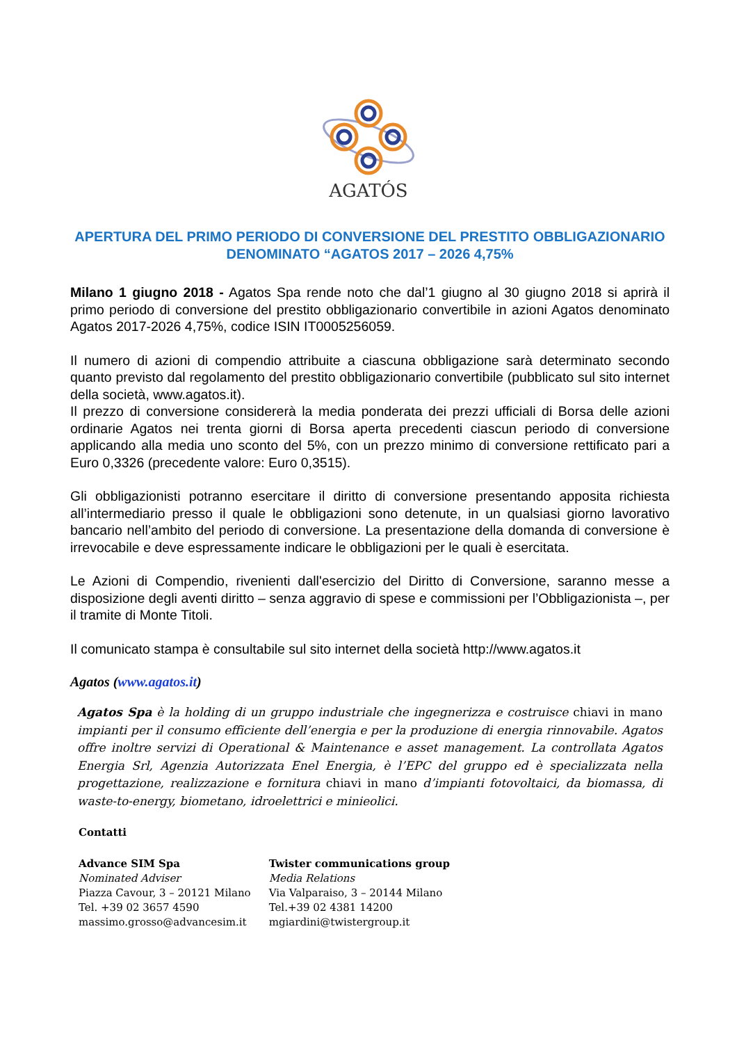AGATÓS
APERTURA DEL PRIMO PERIODO DI CONVERSIONE DEL PRESTITO OBBLIGAZIONARIO DENOMINATO “AGATOS 2017 – 2026 4,75%
Milano 1 giugno 2018 - Agatos Spa rende noto che dal’1 giugno al 30 giugno 2018 si aprirà il primo periodo di conversione del prestito obbligazionario convertibile in azioni Agatos denominato Agatos 2017-2026 4,75%, codice ISIN IT0005256059.
Il numero di azioni di compendio attribuite a ciascuna obbligazione sarà determinato secondo quanto previsto dal regolamento del prestito obbligazionario convertibile (pubblicato sul sito internet della società, www.agatos.it).
Il prezzo di conversione considererà la media ponderata dei prezzi ufficiali di Borsa delle azioni ordinarie Agatos nei trenta giorni di Borsa aperta precedenti ciascun periodo di conversione applicando alla media uno sconto del 5%, con un prezzo minimo di conversione rettificato pari a Euro 0,3326 (precedente valore: Euro 0,3515).
Gli obbligazionisti potranno esercitare il diritto di conversione presentando apposita richiesta all’intermediario presso il quale le obbligazioni sono detenute, in un qualsiasi giorno lavorativo bancario nell’ambito del periodo di conversione. La presentazione della domanda di conversione è irrevocabile e deve espressamente indicare le obbligazioni per le quali è esercitata.
Le Azioni di Compendio, rivenienti dall'esercizio del Diritto di Conversione, saranno messe a disposizione degli aventi diritto – senza aggravio di spese e commissioni per l’Obbligazionista –, per il tramite di Monte Titoli.
Il comunicato stampa è consultabile sul sito internet della società http://www.agatos.it
Agatos (www.agatos.it)
Agatos Spa è la holding di un gruppo industriale che ingegnerizza e costruisce chiavi in mano impianti per il consumo efficiente dell’energia e per la produzione di energia rinnovabile. Agatos offre inoltre servizi di Operational & Maintenance e asset management. La controllata Agatos Energia Srl, Agenzia Autorizzata Enel Energia, è l’EPC del gruppo ed è specializzata nella progettazione, realizzazione e fornitura chiavi in mano d’impianti fotovoltaici, da biomassa, di waste-to-energy, biometano, idroelettrici e minieolici.
Contatti
Advance SIM Spa
Nominated Adviser
Piazza Cavour, 3 – 20121 Milano
Tel. +39 02 3657 4590
massimo.grosso@advancesim.it
Twister communications group
Media Relations
Via Valparaiso, 3 – 20144 Milano
Tel.+39 02 4381 14200
mgiardini@twistergroup.it